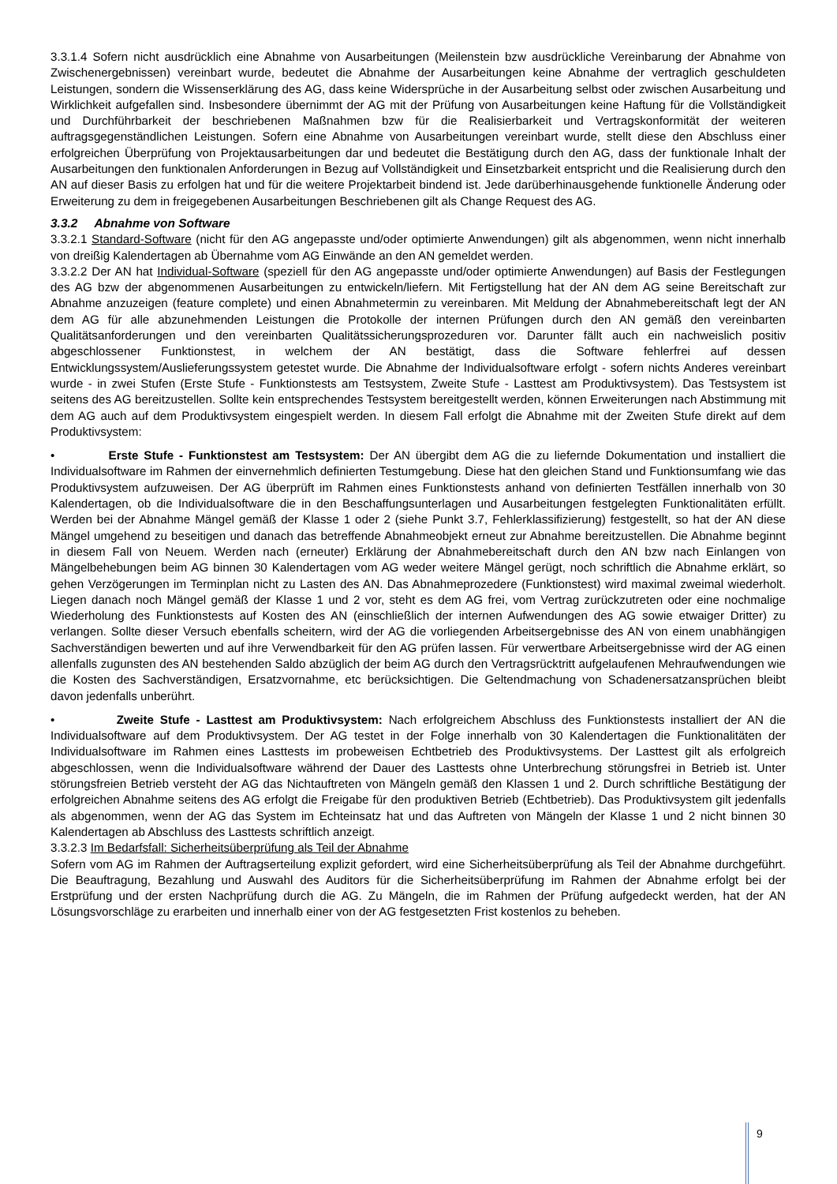3.3.1.4 Sofern nicht ausdrücklich eine Abnahme von Ausarbeitungen (Meilenstein bzw ausdrückliche Vereinbarung der Abnahme von Zwischenergebnissen) vereinbart wurde, bedeutet die Abnahme der Ausarbeitungen keine Abnahme der vertraglich geschuldeten Leistungen, sondern die Wissenserklärung des AG, dass keine Widersprüche in der Ausarbeitung selbst oder zwischen Ausarbeitung und Wirklichkeit aufgefallen sind. Insbesondere übernimmt der AG mit der Prüfung von Ausarbeitungen keine Haftung für die Vollständigkeit und Durchführbarkeit der beschriebenen Maßnahmen bzw für die Realisierbarkeit und Vertragskonformität der weiteren auftragsgegenständlichen Leistungen. Sofern eine Abnahme von Ausarbeitungen vereinbart wurde, stellt diese den Abschluss einer erfolgreichen Überprüfung von Projektausarbeitungen dar und bedeutet die Bestätigung durch den AG, dass der funktionale Inhalt der Ausarbeitungen den funktionalen Anforderungen in Bezug auf Vollständigkeit und Einsetzbarkeit entspricht und die Realisierung durch den AN auf dieser Basis zu erfolgen hat und für die weitere Projektarbeit bindend ist. Jede darüberhinausgehende funktionelle Änderung oder Erweiterung zu dem in freigegebenen Ausarbeitungen Beschriebenen gilt als Change Request des AG.
3.3.2 Abnahme von Software
3.3.2.1 Standard-Software (nicht für den AG angepasste und/oder optimierte Anwendungen) gilt als abgenommen, wenn nicht innerhalb von dreißig Kalendertagen ab Übernahme vom AG Einwände an den AN gemeldet werden.
3.3.2.2 Der AN hat Individual-Software (speziell für den AG angepasste und/oder optimierte Anwendungen) auf Basis der Festlegungen des AG bzw der abgenommenen Ausarbeitungen zu entwickeln/liefern. Mit Fertigstellung hat der AN dem AG seine Bereitschaft zur Abnahme anzuzeigen (feature complete) und einen Abnahmetermin zu vereinbaren. Mit Meldung der Abnahmebereitschaft legt der AN dem AG für alle abzunehmenden Leistungen die Protokolle der internen Prüfungen durch den AN gemäß den vereinbarten Qualitätsanforderungen und den vereinbarten Qualitätssicherungsprozeduren vor. Darunter fällt auch ein nachweislich positiv abgeschlossener Funktionstest, in welchem der AN bestätigt, dass die Software fehlerfrei auf dessen Entwicklungssystem/Auslieferungssystem getestet wurde. Die Abnahme der Individualsoftware erfolgt - sofern nichts Anderes vereinbart wurde - in zwei Stufen (Erste Stufe - Funktionstests am Testsystem, Zweite Stufe - Lasttest am Produktivsystem). Das Testsystem ist seitens des AG bereitzustellen. Sollte kein entsprechendes Testsystem bereitgestellt werden, können Erweiterungen nach Abstimmung mit dem AG auch auf dem Produktivsystem eingespielt werden. In diesem Fall erfolgt die Abnahme mit der Zweiten Stufe direkt auf dem Produktivsystem:
• Erste Stufe - Funktionstest am Testsystem: Der AN übergibt dem AG die zu liefernde Dokumentation und installiert die Individualsoftware im Rahmen der einvernehmlich definierten Testumgebung. Diese hat den gleichen Stand und Funktionsumfang wie das Produktivsystem aufzuweisen. Der AG überprüft im Rahmen eines Funktionstests anhand von definierten Testfällen innerhalb von 30 Kalendertagen, ob die Individualsoftware die in den Beschaffungsunterlagen und Ausarbeitungen festgelegten Funktionalitäten erfüllt. Werden bei der Abnahme Mängel gemäß der Klasse 1 oder 2 (siehe Punkt 3.7, Fehlerklassifizierung) festgestellt, so hat der AN diese Mängel umgehend zu beseitigen und danach das betreffende Abnahmeobjekt erneut zur Abnahme bereitzustellen. Die Abnahme beginnt in diesem Fall von Neuem. Werden nach (erneuter) Erklärung der Abnahmebereitschaft durch den AN bzw nach Einlangen von Mängelbehebungen beim AG binnen 30 Kalendertagen vom AG weder weitere Mängel gerügt, noch schriftlich die Abnahme erklärt, so gehen Verzögerungen im Terminplan nicht zu Lasten des AN. Das Abnahmeprozedere (Funktionstest) wird maximal zweimal wiederholt. Liegen danach noch Mängel gemäß der Klasse 1 und 2 vor, steht es dem AG frei, vom Vertrag zurückzutreten oder eine nochmalige Wiederholung des Funktionstests auf Kosten des AN (einschließlich der internen Aufwendungen des AG sowie etwaiger Dritter) zu verlangen. Sollte dieser Versuch ebenfalls scheitern, wird der AG die vorliegenden Arbeitsergebnisse des AN von einem unabhängigen Sachverständigen bewerten und auf ihre Verwendbarkeit für den AG prüfen lassen. Für verwertbare Arbeitsergebnisse wird der AG einen allenfalls zugunsten des AN bestehenden Saldo abzüglich der beim AG durch den Vertragsrücktritt aufgelaufenen Mehraufwendungen wie die Kosten des Sachverständigen, Ersatzvornahme, etc berücksichtigen. Die Geltendmachung von Schadenersatzansprüchen bleibt davon jedenfalls unberührt.
• Zweite Stufe - Lasttest am Produktivsystem: Nach erfolgreichem Abschluss des Funktionstests installiert der AN die Individualsoftware auf dem Produktivsystem. Der AG testet in der Folge innerhalb von 30 Kalendertagen die Funktionalitäten der Individualsoftware im Rahmen eines Lasttests im probeweisen Echtbetrieb des Produktivsystems. Der Lasttest gilt als erfolgreich abgeschlossen, wenn die Individualsoftware während der Dauer des Lasttests ohne Unterbrechung störungsfrei in Betrieb ist. Unter störungsfreien Betrieb versteht der AG das Nichtauftreten von Mängeln gemäß den Klassen 1 und 2. Durch schriftliche Bestätigung der erfolgreichen Abnahme seitens des AG erfolgt die Freigabe für den produktiven Betrieb (Echtbetrieb). Das Produktivsystem gilt jedenfalls als abgenommen, wenn der AG das System im Echteinsatz hat und das Auftreten von Mängeln der Klasse 1 und 2 nicht binnen 30 Kalendertagen ab Abschluss des Lasttests schriftlich anzeigt.
3.3.2.3 Im Bedarfsfall: Sicherheitsüberprüfung als Teil der Abnahme
Sofern vom AG im Rahmen der Auftragserteilung explizit gefordert, wird eine Sicherheitsüberprüfung als Teil der Abnahme durchgeführt. Die Beauftragung, Bezahlung und Auswahl des Auditors für die Sicherheitsüberprüfung im Rahmen der Abnahme erfolgt bei der Erstprüfung und der ersten Nachprüfung durch die AG. Zu Mängeln, die im Rahmen der Prüfung aufgedeckt werden, hat der AN Lösungsvorschläge zu erarbeiten und innerhalb einer von der AG festgesetzten Frist kostenlos zu beheben.
9